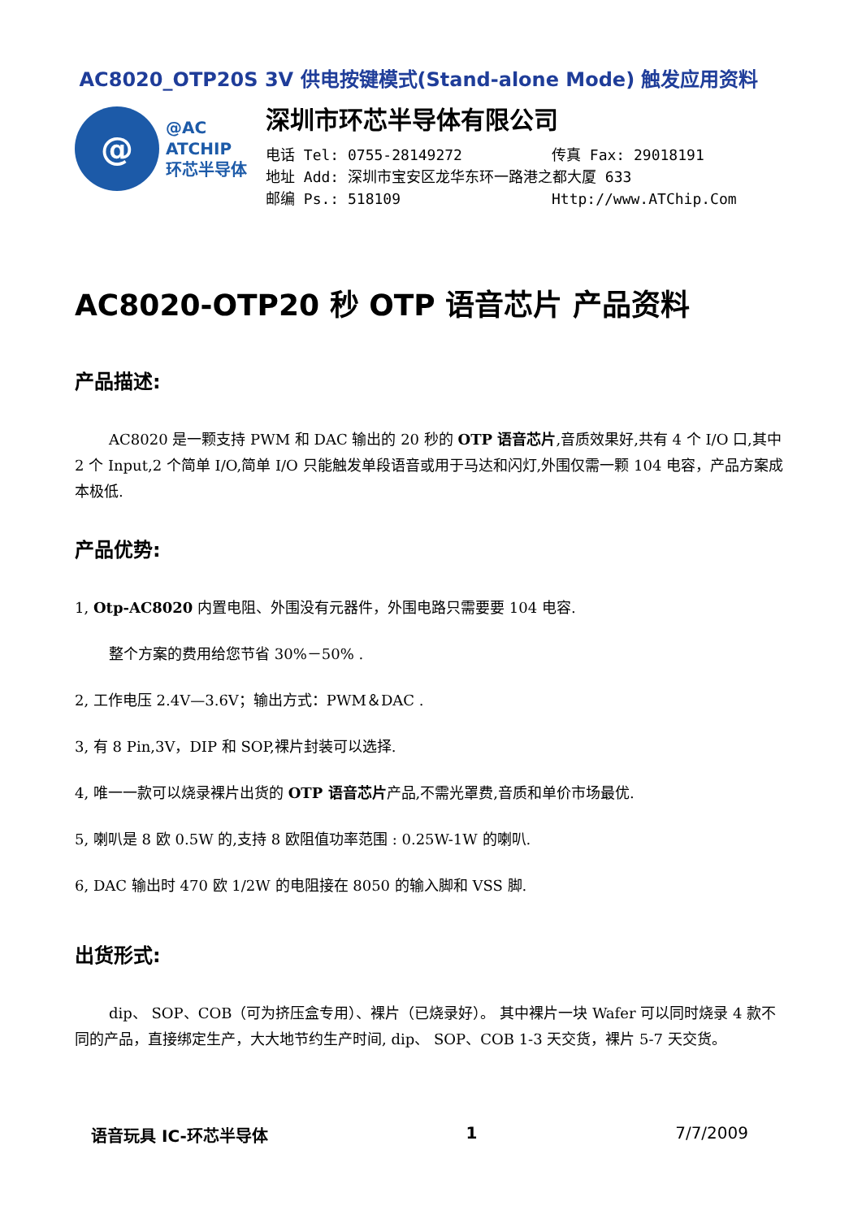AC8020_OTP20S 3V 供电按键模式(Stand-alone Mode) 触发应用资料
@
@AC
ATCHIP
环芯半导体
深圳市环芯半导体有限公司
电话 Tel: 0755-28149272 传真 Fax: 29018191
地址 Add: 深圳市宝安区龙华东环一路港之都大厦 633
邮编 Ps.: 518109 Http://www.ATChip.Com
AC8020-OTP20 秒 OTP 语音芯片 产品资料
产品描述:
AC8020 是一颗支持 PWM 和 DAC 输出的 20 秒的 OTP 语音芯片,音质效果好,共有 4 个 I/O 口,其中 2 个 Input,2 个简单 I/O,简单 I/O 只能触发单段语音或用于马达和闪灯,外围仅需一颗 104 电容，产品方案成本极低.
产品优势:
1, Otp-AC8020 内置电阻、外围没有元器件，外围电路只需要要 104 电容.
整个方案的费用给您节省 30%－50% .
2, 工作电压 2.4V—3.6V；输出方式：PWM＆DAC .
3, 有 8 Pin,3V，DIP 和 SOP,裸片封装可以选择.
4, 唯一一款可以烧录裸片出货的 OTP 语音芯片产品,不需光罩费,音质和单价市场最优.
5, 喇叭是 8 欧 0.5W 的,支持 8 欧阻值功率范围 : 0.25W-1W 的喇叭.
6, DAC 输出时 470 欧 1/2W 的电阻接在 8050 的输入脚和 VSS 脚.
出货形式:
dip、 SOP、COB（可为挤压盒专用）、裸片（已烧录好）。 其中裸片一块 Wafer 可以同时烧录 4 款不同的产品，直接绑定生产，大大地节约生产时间, dip、 SOP、COB 1-3 天交货，裸片 5-7 天交货。
语音玩具 IC-环芯半导体 1 7/7/2009